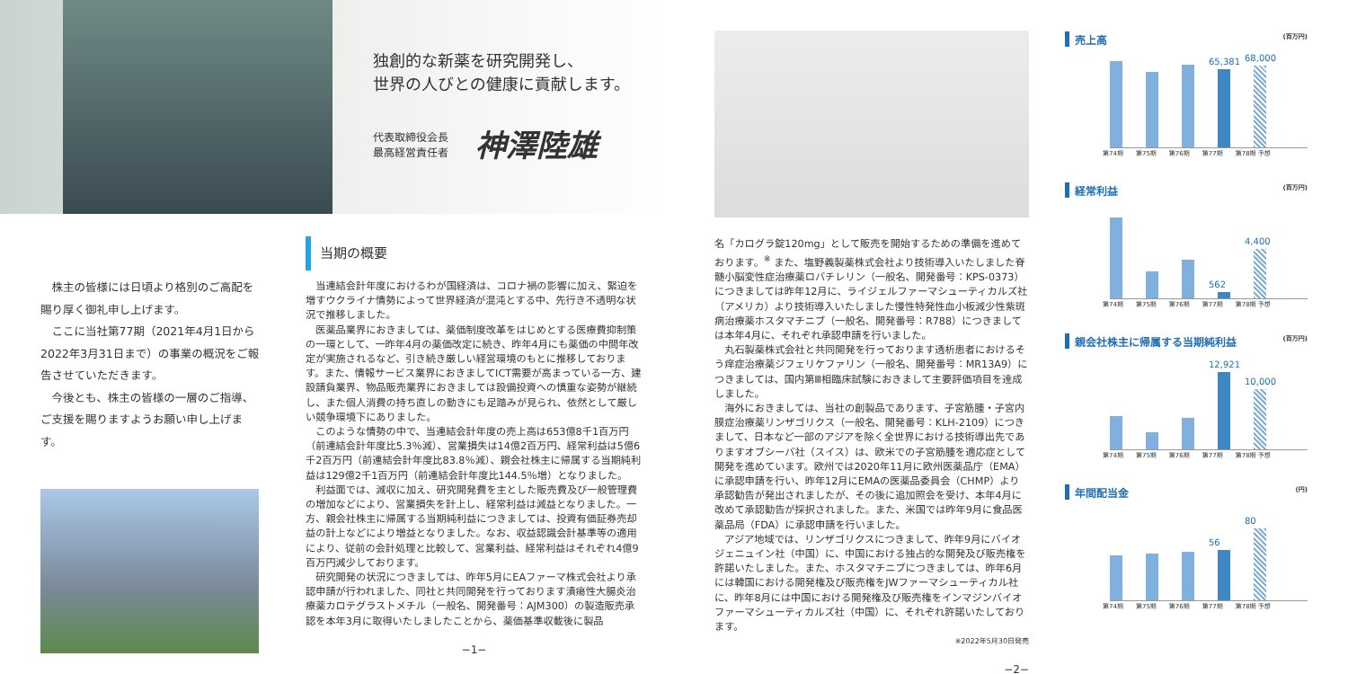独創的な新薬を研究開発し、
世界の人びとの健康に貢献します。
代表取締役会長
最高経営責任者
神澤陸雄
株主の皆様には日頃より格別のご高配を賜り厚く御礼申し上げます。
ここに当社第77期（2021年4月1日から2022年3月31日まで）の事業の概況をご報告させていただきます。
今後とも、株主の皆様の一層のご指導、ご支援を賜りますようお願い申し上げます。
当期の概要
当連結会計年度におけるわが国経済は、コロナ禍の影響に加え、緊迫を増すウクライナ情勢によって世界経済が混沌とする中、先行き不透明な状況で推移しました。
医薬品業界におきましては、薬価制度改革をはじめとする医療費抑制策の一環として、一昨年4月の薬価改定に続き、昨年4月にも薬価の中間年改定が実施されるなど、引き続き厳しい経営環境のもとに推移しております。また、情報サービス業界におきましてICT需要が高まっている一方、建設請負業界、物品販売業界におきましては設備投資への慎重な姿勢が継続し、また個人消費の持ち直しの動きにも足踏みが見られ、依然として厳しい競争環境下にありました。
このような情勢の中で、当連結会計年度の売上高は653億8千1百万円（前連結会計年度比5.3％減）、営業損失は14億2百万円、経常利益は5億6千2百万円（前連結会計年度比83.8％減）、親会社株主に帰属する当期純利益は129億2千1百万円（前連結会計年度比144.5％増）となりました。
利益面では、減収に加え、研究開発費を主とした販売費及び一般管理費の増加などにより、営業損失を計上し、経常利益は減益となりました。一方、親会社株主に帰属する当期純利益につきましては、投資有価証券売却益の計上などにより増益となりました。なお、収益認識会計基準等の適用により、従前の会計処理と比較して、営業利益、経常利益はそれぞれ4億9百万円減少しております。
研究開発の状況につきましては、昨年5月にEAファーマ株式会社より承認申請が行われました、同社と共同開発を行っております潰瘍性大腸炎治療薬カロテグラストメチル（一般名、開発番号：AJM300）の製造販売承認を本年3月に取得いたしましたことから、薬価基準収載後に製品
−1−
名「カログラ錠120mg」として販売を開始するための準備を進めております。<sup>※</sup> また、塩野義製薬株式会社より技術導入いたしました脊髄小脳変性症治療薬ロバチレリン（一般名、開発番号：KPS-0373）につきましては昨年12月に、ライジェルファーマシューティカルズ社（アメリカ）より技術導入いたしました慢性特発性血小板減少性紫斑病治療薬ホスタマチニブ（一般名、開発番号：R788）につきましては本年4月に、それぞれ承認申請を行いました。
丸石製薬株式会社と共同開発を行っております透析患者におけるそう痒症治療薬ジフェリケファリン（一般名、開発番号：MR13A9）につきましては、国内第Ⅲ相臨床試験におきまして主要評価項目を達成しました。
海外におきましては、当社の創製品であります、子宮筋腫・子宮内膜症治療薬リンザゴリクス（一般名、開発番号：KLH-2109）につきまして、日本など一部のアジアを除く全世界における技術導出先でありますオブシーバ社（スイス）は、欧米での子宮筋腫を適応症として開発を進めています。欧州では2020年11月に欧州医薬品庁（EMA）に承認申請を行い、昨年12月にEMAの医薬品委員会（CHMP）より承認勧告が発出されましたが、その後に追加照会を受け、本年4月に改めて承認勧告が採択されました。また、米国では昨年9月に食品医薬品局（FDA）に承認申請を行いました。
アジア地域では、リンザゴリクスにつきまして、昨年9月にバイオジェニュイン社（中国）に、中国における独占的な開発及び販売権を許諾いたしました。また、ホスタマチニブにつきましては、昨年6月には韓国における開発権及び販売権をJWファーマシューティカル社に、昨年8月には中国における開発権及び販売権をインマジンバイオファーマシューティカルズ社（中国）に、それぞれ許諾いたしております。
※2022年5月30日発売
−2−
売上高 (百万円)
65,381
68,000
第74期 第75期 第76期 第77期 第78期 予想
経常利益 (百万円)
562
4,400
第74期 第75期 第76期 第77期 第78期 予想
親会社株主に帰属する当期純利益 (百万円)
12,921
10,000
第74期 第75期 第76期 第77期 第78期 予想
年間配当金 (円)
56
80
第74期 第75期 第76期 第77期 第78期 予想